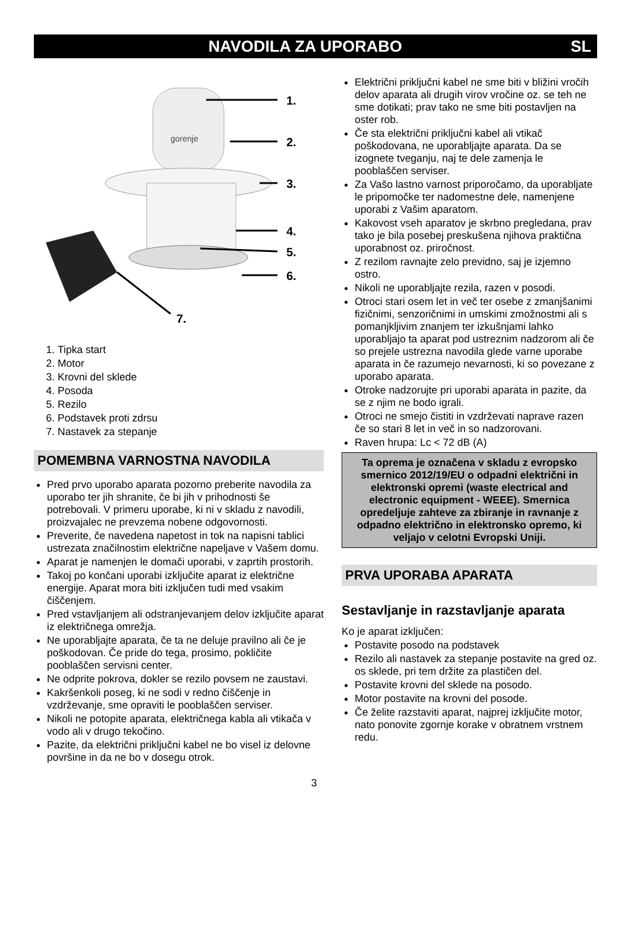NAVODILA ZA UPORABO SL
gorenje
1.
2.
3.
4.
5.
6.
7.
1. Tipka start
2. Motor
3. Krovni del sklede
4. Posoda
5. Rezilo
6. Podstavek proti zdrsu
7. Nastavek za stepanje
POMEMBNA VARNOSTNA NAVODILA
Pred prvo uporabo aparata pozorno preberite navodila za uporabo ter jih shranite, če bi jih v prihodnosti še potrebovali. V primeru uporabe, ki ni v skladu z navodili, proizvajalec ne prevzema nobene odgovornosti.
Preverite, če navedena napetost in tok na napisni tablici ustrezata značilnostim električne napeljave v Vašem domu.
Aparat je namenjen le domači uporabi, v zaprtih prostorih.
Takoj po končani uporabi izključite aparat iz električne energije. Aparat mora biti izključen tudi med vsakim čiščenjem.
Pred vstavljanjem ali odstranjevanjem delov izključite aparat iz električnega omrežja.
Ne uporabljajte aparata, če ta ne deluje pravilno ali če je poškodovan. Če pride do tega, prosimo, pokličite pooblaščen servisni center.
Ne odprite pokrova, dokler se rezilo povsem ne zaustavi.
Kakršenkoli poseg, ki ne sodi v redno čiščenje in vzdrževanje, sme opraviti le pooblaščen serviser.
Nikoli ne potopite aparata, električnega kabla ali vtikača v vodo ali v drugo tekočino.
Pazite, da električni priključni kabel ne bo visel iz delovne površine in da ne bo v dosegu otrok.
Električni priključni kabel ne sme biti v bližini vročih delov aparata ali drugih virov vročine oz. se teh ne sme dotikati; prav tako ne sme biti postavljen na oster rob.
Če sta električni priključni kabel ali vtikač poškodovana, ne uporabljajte aparata. Da se izognete tveganju, naj te dele zamenja le pooblaščen serviser.
Za Vašo lastno varnost priporočamo, da uporabljate le pripomočke ter nadomestne dele, namenjene uporabi z Vašim aparatom.
Kakovost vseh aparatov je skrbno pregledana, prav tako je bila posebej preskušena njihova praktična uporabnost oz. priročnost.
Z rezilom ravnajte zelo previdno, saj je izjemno ostro.
Nikoli ne uporabljajte rezila, razen v posodi.
Otroci stari osem let in več ter osebe z zmanjšanimi fizičnimi, senzoričnimi in umskimi zmožnostmi ali s pomanjkljivim znanjem ter izkušnjami lahko uporabljajo ta aparat pod ustreznim nadzorom ali če so prejele ustrezna navodila glede varne uporabe aparata in če razumejo nevarnosti, ki so povezane z uporabo aparata.
Otroke nadzorujte pri uporabi aparata in pazite, da se z njim ne bodo igrali.
Otroci ne smejo čistiti in vzdrževati naprave razen če so stari 8 let in več in so nadzorovani.
Raven hrupa: Lc < 72 dB (A)
Ta oprema je označena v skladu z evropsko smernico 2012/19/EU o odpadni električni in elektronski opremi (waste electrical and electronic equipment - WEEE). Smernica opredeljuje zahteve za zbiranje in ravnanje z odpadno električno in elektronsko opremo, ki veljajo v celotni Evropski Uniji.
PRVA UPORABA APARATA
Sestavljanje in razstavljanje aparata
Ko je aparat izključen:
Postavite posodo na podstavek
Rezilo ali nastavek za stepanje postavite na gred oz. os sklede, pri tem držite za plastičen del.
Postavite krovni del sklede na posodo.
Motor postavite na krovni del posode.
Če želite razstaviti aparat, najprej izključite motor, nato ponovite zgornje korake v obratnem vrstnem redu.
3